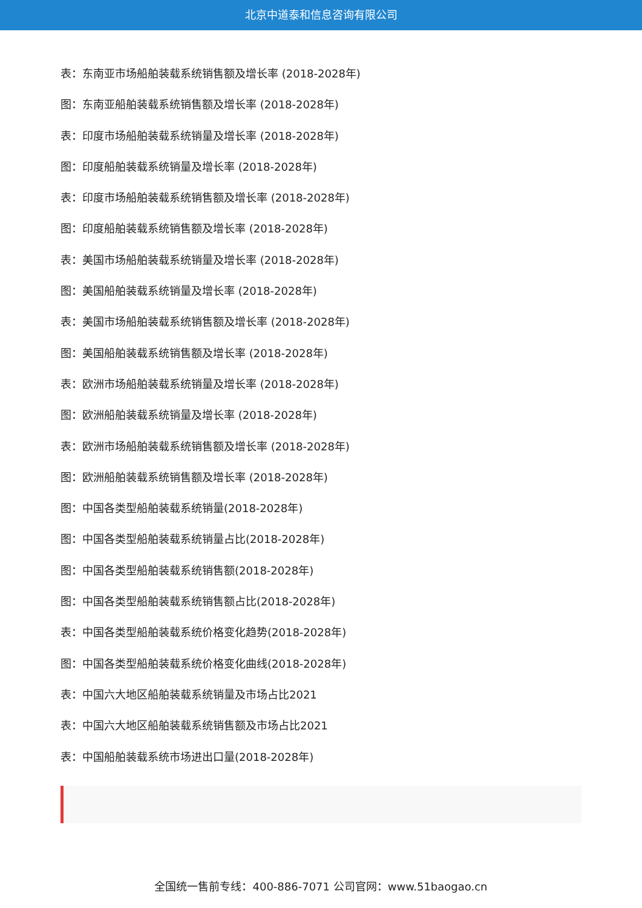北京中道泰和信息咨询有限公司
表：东南亚市场船舶装载系统销售额及增长率 (2018-2028年)
图：东南亚船舶装载系统销售额及增长率 (2018-2028年)
表：印度市场船舶装载系统销量及增长率 (2018-2028年)
图：印度船舶装载系统销量及增长率 (2018-2028年)
表：印度市场船舶装载系统销售额及增长率 (2018-2028年)
图：印度船舶装载系统销售额及增长率 (2018-2028年)
表：美国市场船舶装载系统销量及增长率 (2018-2028年)
图：美国船舶装载系统销量及增长率 (2018-2028年)
表：美国市场船舶装载系统销售额及增长率 (2018-2028年)
图：美国船舶装载系统销售额及增长率 (2018-2028年)
表：欧洲市场船舶装载系统销量及增长率 (2018-2028年)
图：欧洲船舶装载系统销量及增长率 (2018-2028年)
表：欧洲市场船舶装载系统销售额及增长率 (2018-2028年)
图：欧洲船舶装载系统销售额及增长率 (2018-2028年)
图：中国各类型船舶装载系统销量(2018-2028年)
图：中国各类型船舶装载系统销量占比(2018-2028年)
图：中国各类型船舶装载系统销售额(2018-2028年)
图：中国各类型船舶装载系统销售额占比(2018-2028年)
表：中国各类型船舶装载系统价格变化趋势(2018-2028年)
图：中国各类型船舶装载系统价格变化曲线(2018-2028年)
表：中国六大地区船舶装载系统销量及市场占比2021
表：中国六大地区船舶装载系统销售额及市场占比2021
表：中国船舶装载系统市场进出口量(2018-2028年)
全国统一售前专线：400-886-7071 公司官网：www.51baogao.cn